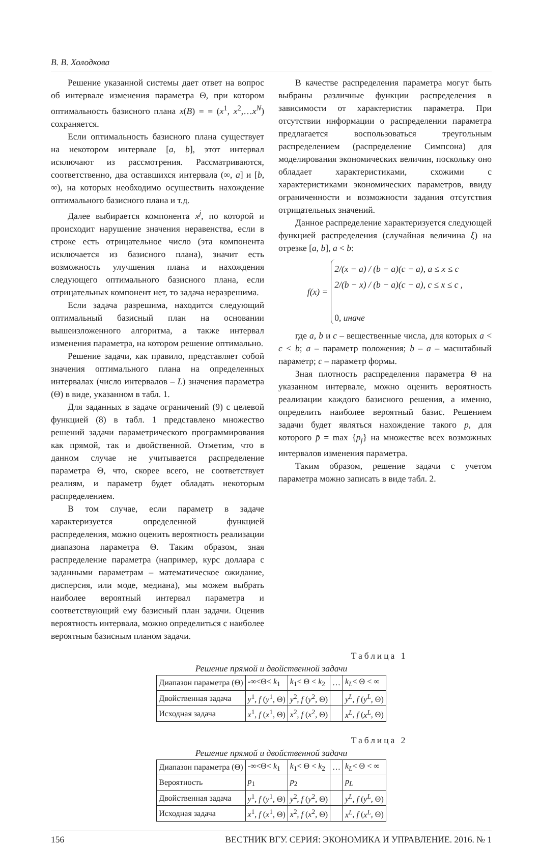В. В. Холодкова
Решение указанной системы дает ответ на вопрос об интервале изменения параметра Θ, при котором оптимальность базисного плана x(B) = = (x<sup>1</sup>, x<sup>2</sup>,…x<sup>N</sup>) сохраняется.
Если оптимальность базисного плана существует на некотором интервале [a, b], этот интервал исключают из рассмотрения. Рассматриваются, соответственно, два оставшихся интервала (∞, a] и [b, ∞), на которых необходимо осуществить нахождение оптимального базисного плана и т.д.
Далее выбирается компонента x<sup>j</sup>, по которой и происходит нарушение значения неравенства, если в строке есть отрицательное число (эта компонента исключается из базисного плана), значит есть возможность улучшения плана и нахождения следующего оптимального базисного плана, если отрицательных компонент нет, то задача неразрешима.
Если задача разрешима, находится следующий оптимальный базисный план на основании вышеизложенного алгоритма, а также интервал изменения параметра, на котором решение оптимально.
Решение задачи, как правило, представляет собой значения оптимального плана на определенных интервалах (число интервалов – L) значения параметра (Θ) в виде, указанном в табл. 1.
Для заданных в задаче ограничений (9) с целевой функцией (8) в табл. 1 представлено множество решений задачи параметрического программирования как прямой, так и двойственной. Отметим, что в данном случае не учитывается распределение параметра Θ, что, скорее всего, не соответствует реалиям, и параметр будет обладать некоторым распределением.
В том случае, если параметр в задаче характеризуется определенной функцией распределения, можно оценить вероятность реализации диапазона параметра Θ. Таким образом, зная распределение параметра (например, курс доллара с заданными параметрам – математическое ожидание, дисперсия, или моде, медиана), мы можем выбрать наиболее вероятный интервал параметра и соответствующий ему базисный план задачи. Оценив вероятность интервала, можно определиться с наиболее вероятным базисным планом задачи.
В качестве распределения параметра могут быть выбраны различные функции распределения в зависимости от характеристик параметра. При отсутствии информации о распределении параметра предлагается воспользоваться треугольным распределением (распределение Симпсона) для моделирования экономических величин, поскольку оно обладает характеристиками, схожими с характеристиками экономических параметров, ввиду ограниченности и возможности задания отсутствия отрицательных значений.
Данное распределение характеризуется следующей функцией распределения (случайная величина ξ) на отрезке [a, b], a < b:
f (x) =
2/(x − a) / (b − a)(c − a), a ≤ x ≤ c
2/(b − x) / (b − a)(c − a), c ≤ x ≤ c ,
0, иначе
где a, b и c – вещественные числа, для которых a < c < b; a – параметр положения; b – a – масштабный параметр; c – параметр формы.
Зная плотность распределения параметра Θ на указанном интервале, можно оценить вероятность реализации каждого базисного решения, а именно, определить наиболее вероятный базис. Решением задачи будет являться нахождение такого p, для которого p̄ = max {p<sub>j</sub>} на множестве всех возможных интервалов изменения параметра.
Таким образом, решение задачи с учетом параметра можно записать в виде табл. 2.
Таблица 1
Решение прямой и двойственной задачи
| Диапазон параметра (Θ) | -∞<Θ< k<sub>1</sub> | k<sub>1</sub>< Θ < k<sub>2</sub> | … | k<sub>L</sub> < Θ < ∞ |
| Двойственная задача | y<sup>1</sup>, f ( y<sup>1</sup>, Θ) | y<sup>2</sup>, f ( y<sup>2</sup>, Θ) | | y<sup>L</sup> , f ( y<sup>L</sup> , Θ) |
| Исходная задача | x<sup>1</sup>, f ( x<sup>1</sup>, Θ) | x<sup>2</sup>, f ( x<sup>2</sup>, Θ) | | x<sup>L</sup> , f ( x<sup>L</sup> , Θ) |
Таблица 2
Решение прямой и двойственной задачи
| Диапазон параметра (Θ) | -∞<Θ< k<sub>1</sub> | k<sub>1</sub>< Θ < k<sub>2</sub> | … | k<sub>L</sub> < Θ < ∞ |
| Вероятность | p<sub>1</sub> | p<sub>2</sub> | | p<sub>L</sub> |
| Двойственная задача | y<sup>1</sup>, f ( y<sup>1</sup>, Θ) | y<sup>2</sup>, f ( y<sup>2</sup>, Θ) | | y<sup>L</sup> , f ( y<sup>L</sup> , Θ) |
| Исходная задача | x<sup>1</sup>, f ( x<sup>1</sup>, Θ) | x<sup>2</sup>, f ( x<sup>2</sup>, Θ) | | x<sup>L</sup> , f ( x<sup>L</sup> , Θ) |
156 ВЕСТНИК ВГУ. СЕРИЯ: ЭКОНОМИКА И УПРАВЛЕНИЕ. 2016. № 1